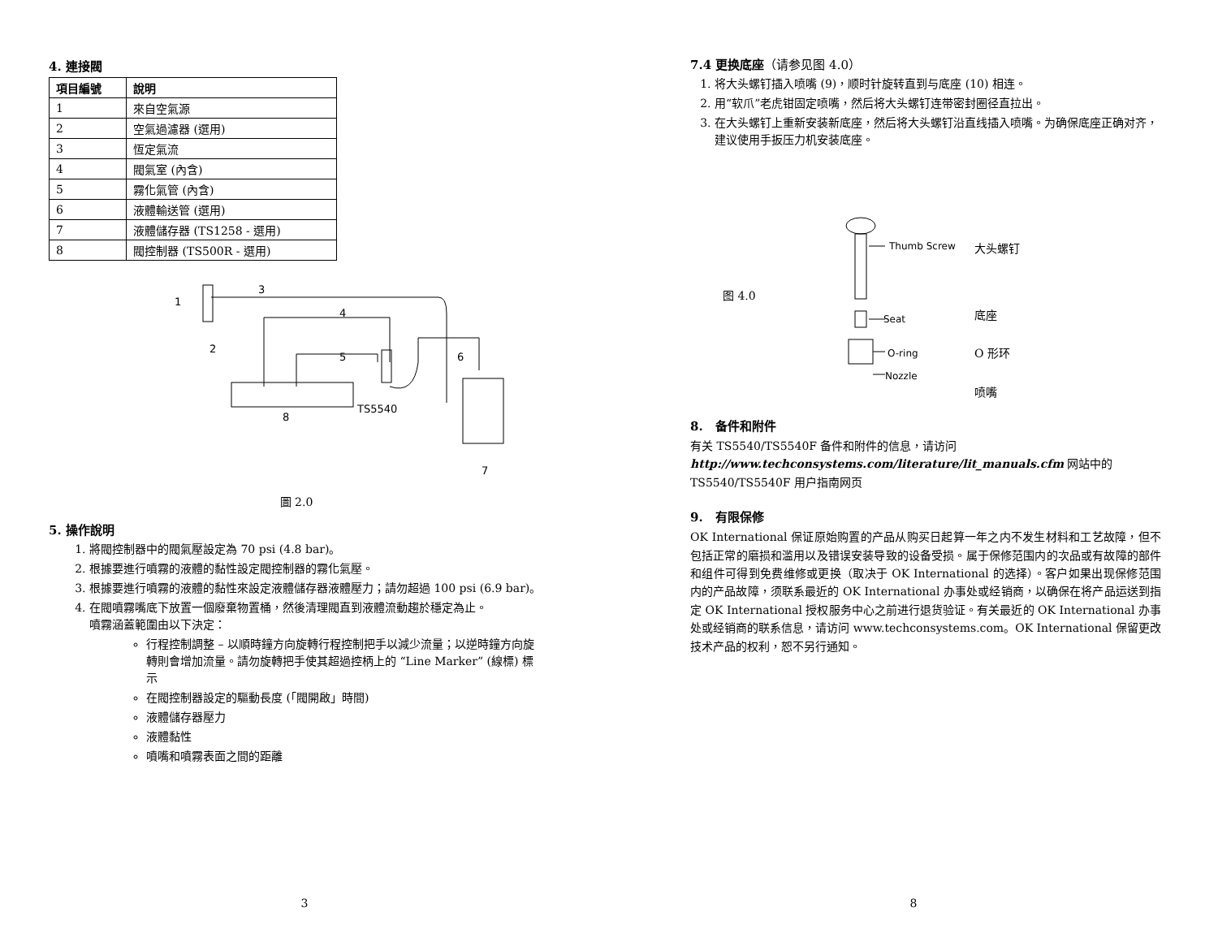4. 連接閥
| 項目編號 | 說明 |
| --- | --- |
| 1 | 來自空氣源 |
| 2 | 空氣過濾器 (選用) |
| 3 | 恆定氣流 |
| 4 | 閥氣室 (內含) |
| 5 | 霧化氣管 (內含) |
| 6 | 液體輸送管 (選用) |
| 7 | 液體儲存器 (TS1258 - 選用) |
| 8 | 閥控制器 (TS500R - 選用) |
1
3
4
2
5
6
TS5540
8
7
圖 2.0
5. 操作說明
1. 將閥控制器中的閥氣壓設定為 70 psi (4.8 bar)。
2. 根據要進行噴霧的液體的黏性設定閥控制器的霧化氣壓。
3. 根據要進行噴霧的液體的黏性來設定液體儲存器液體壓力；請勿超過 100 psi (6.9 bar)。
4. 在閥噴霧嘴底下放置一個廢棄物置桶，然後清理閥直到液體流動趨於穩定為止。
噴霧涵蓋範圍由以下決定：
行程控制調整 – 以順時鐘方向旋轉行程控制把手以減少流量；以逆時鐘方向旋轉則會增加流量。請勿旋轉把手使其超過控柄上的 “Line Marker” (線標) 標示
在閥控制器設定的驅動長度 (「閥開啟」時間)
液體儲存器壓力
液體黏性
噴嘴和噴霧表面之間的距離
3
7.4 更换底座（请参见图 4.0）
1. 将大头螺钉插入喷嘴 (9)，顺时针旋转直到与底座 (10) 相连。
2. 用“软爪”老虎钳固定喷嘴，然后将大头螺钉连带密封圈径直拉出。
3. 在大头螺钉上重新安装新底座，然后将大头螺钉沿直线插入喷嘴。为确保底座正确对齐，建议使用手扳压力机安装底座。
图 4.0
Thumb Screw
Seat
O-ring
Nozzle
大头螺钉
底座
O 形环
喷嘴
8. 备件和附件
有关 TS5540/TS5540F 备件和附件的信息，请访问
http://www.techconsystems.com/literature/lit_manuals.cfm 网站中的
TS5540/TS5540F 用户指南网页
9. 有限保修
OK International 保证原始购置的产品从购买日起算一年之内不发生材料和工艺故障，但不包括正常的磨损和滥用以及错误安装导致的设备受损。属于保修范围内的次品或有故障的部件和组件可得到免费维修或更换（取决于 OK International 的选择）。客户如果出现保修范围内的产品故障，须联系最近的 OK International 办事处或经销商，以确保在将产品运送到指定 OK International 授权服务中心之前进行退货验证。有关最近的 OK International 办事处或经销商的联系信息，请访问 www.techconsystems.com。OK International 保留更改技术产品的权利，恕不另行通知。
8